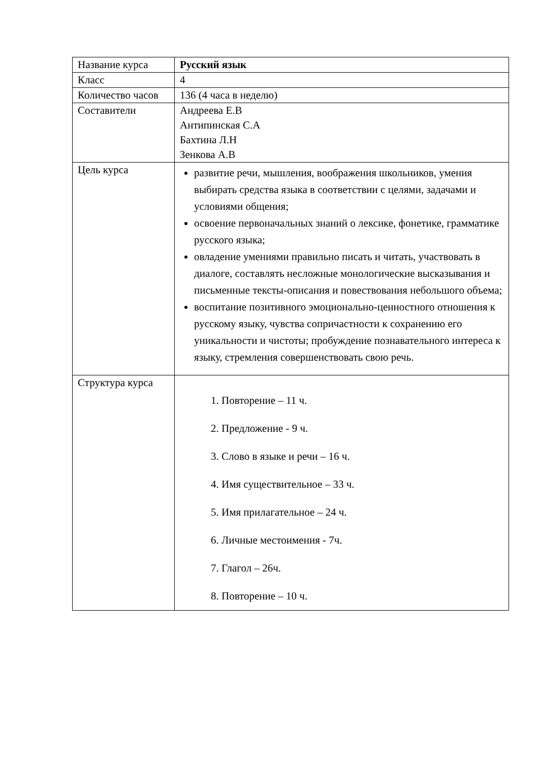| Название курса | Русский язык |
| Класс | 4 |
| Количество часов | 136 (4 часа в неделю) |
| Составители | Андреева Е.В Антипинская С.А Бахтина Л.Н Зенкова А.В |
| Цель курса | развитие речи, мышления, воображения школьников, умения выбирать средства языка в соответствии с целями, задачами и условиями общения; освоение первоначальных знаний о лексике, фонетике, грамматике русского языка; овладение умениями правильно писать и читать, участвовать в диалоге, составлять несложные монологические высказывания и письменные тексты-описания и повествования небольшого объема; воспитание позитивного эмоционально-ценностного отношения к русскому языку, чувства сопричастности к сохранению его уникальности и чистоты; пробуждение познавательного интереса к языку, стремления совершенствовать свою речь. |
| Структура курса | 1. Повторение – 11 ч. 2. Предложение - 9 ч. 3. Слово в языке и речи – 16 ч. 4. Имя существительное – 33 ч. 5. Имя прилагательное – 24 ч. 6. Личные местоимения - 7ч. 7. Глагол – 26ч. 8. Повторение – 10 ч. |